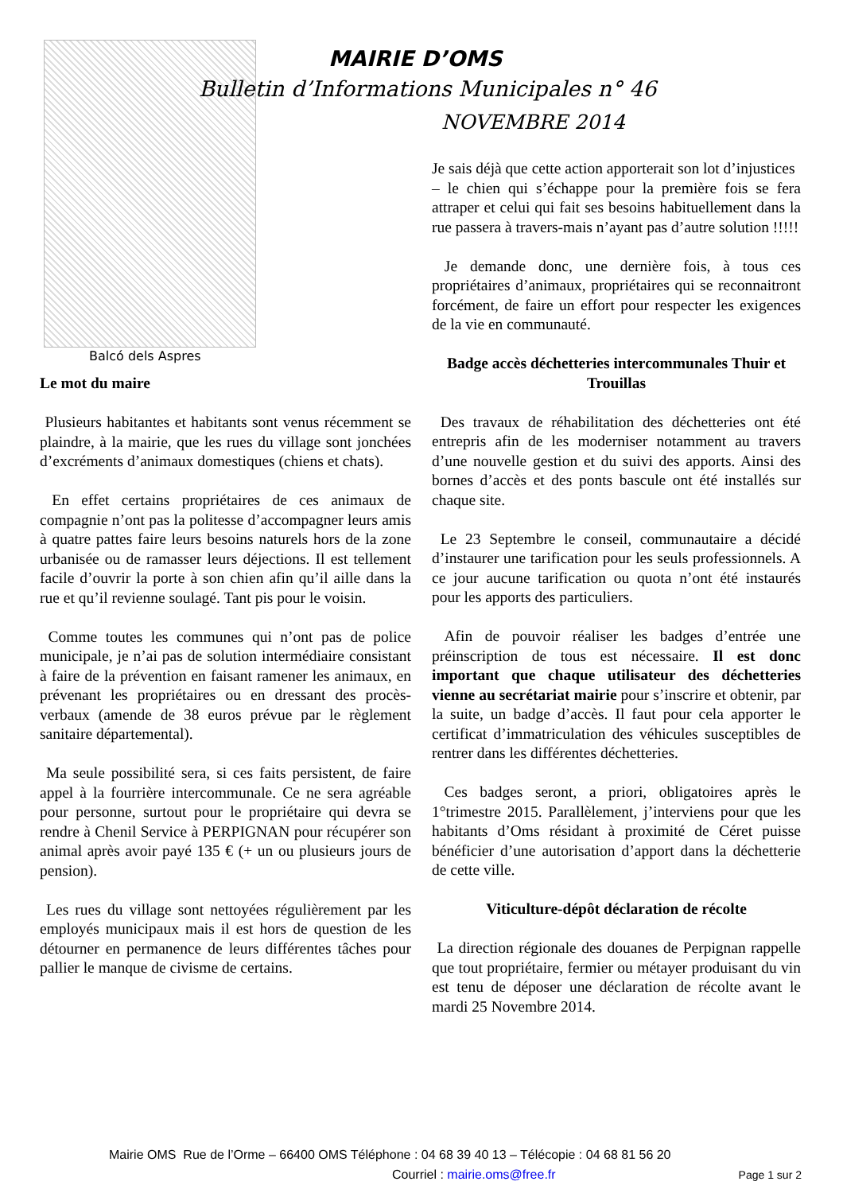Balcó dels Aspres
MAIRIE D’OMS
Bulletin d’Informations Municipales n° 46
NOVEMBRE 2014
Le mot du maire
Plusieurs habitantes et habitants sont venus récemment se plaindre, à la mairie, que les rues du village sont jonchées d’excréments d’animaux domestiques (chiens et chats).
En effet certains propriétaires de ces animaux de compagnie n’ont pas la politesse d’accompagner leurs amis à quatre pattes faire leurs besoins naturels hors de la zone urbanisée ou de ramasser leurs déjections. Il est tellement facile d’ouvrir la porte à son chien afin qu’il aille dans la rue et qu’il revienne soulagé. Tant pis pour le voisin.
Comme toutes les communes qui n’ont pas de police municipale, je n’ai pas de solution intermédiaire consistant à faire de la prévention en faisant ramener les animaux, en prévenant les propriétaires ou en dressant des procès-verbaux (amende de 38 euros prévue par le règlement sanitaire départemental).
Ma seule possibilité sera, si ces faits persistent, de faire appel à la fourrière intercommunale. Ce ne sera agréable pour personne, surtout pour le propriétaire qui devra se rendre à Chenil Service à PERPIGNAN pour récupérer son animal après avoir payé 135 € (+ un ou plusieurs jours de pension).
Les rues du village sont nettoyées régulièrement par les employés municipaux mais il est hors de question de les détourner en permanence de leurs différentes tâches pour pallier le manque de civisme de certains.
Je sais déjà que cette action apporterait son lot d’injustices
– le chien qui s’échappe pour la première fois se fera attraper et celui qui fait ses besoins habituellement dans la rue passera à travers-mais n’ayant pas d’autre solution !!!!!
Je demande donc, une dernière fois, à tous ces propriétaires d’animaux, propriétaires qui se reconnaitront forcément, de faire un effort pour respecter les exigences de la vie en communauté.
Badge accès déchetteries intercommunales Thuir et Trouillas
Des travaux de réhabilitation des déchetteries ont été entrepris afin de les moderniser notamment au travers d’une nouvelle gestion et du suivi des apports. Ainsi des bornes d’accès et des ponts bascule ont été installés sur chaque site.
Le 23 Septembre le conseil, communautaire a décidé d’instaurer une tarification pour les seuls professionnels. A ce jour aucune tarification ou quota n’ont été instaurés pour les apports des particuliers.
Afin de pouvoir réaliser les badges d’entrée une préinscription de tous est nécessaire. Il est donc important que chaque utilisateur des déchetteries vienne au secrétariat mairie pour s’inscrire et obtenir, par la suite, un badge d’accès. Il faut pour cela apporter le certificat d’immatriculation des véhicules susceptibles de rentrer dans les différentes déchetteries.
Ces badges seront, a priori, obligatoires après le 1°trimestre 2015. Parallèlement, j’interviens pour que les habitants d’Oms résidant à proximité de Céret puisse bénéficier d’une autorisation d’apport dans la déchetterie de cette ville.
Viticulture-dépôt déclaration de récolte
La direction régionale des douanes de Perpignan rappelle que tout propriétaire, fermier ou métayer produisant du vin est tenu de déposer une déclaration de récolte avant le mardi 25 Novembre 2014.
Mairie OMS Rue de l’Orme – 66400 OMS Téléphone : 04 68 39 40 13 – Télécopie : 04 68 81 56 20
Courriel : mairie.oms@free.fr Page 1 sur 2